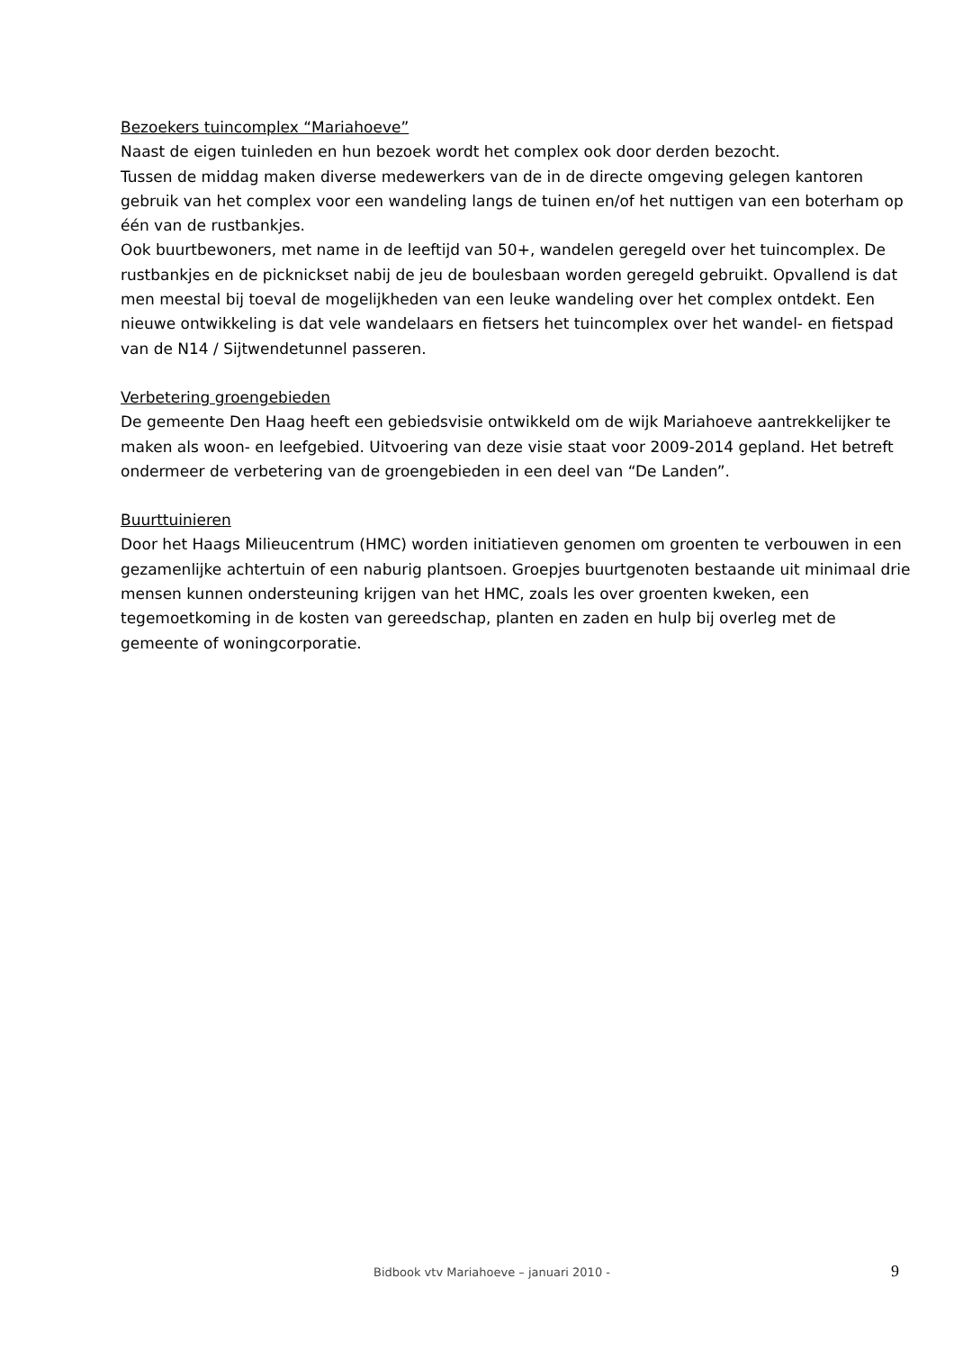Bezoekers tuincomplex “Mariahoeve”
Naast de eigen tuinleden en hun bezoek wordt het complex ook door derden bezocht.
Tussen de middag maken diverse medewerkers van de in de directe omgeving gelegen kantoren gebruik van het complex voor een wandeling langs de tuinen en/of het nuttigen van een boterham op één van de rustbankjes.
Ook buurtbewoners, met name in de leeftijd van 50+, wandelen geregeld over het tuincomplex. De rustbankjes en de picknickset nabij de jeu de boulesbaan worden geregeld gebruikt. Opvallend is dat men meestal bij toeval de mogelijkheden van een leuke wandeling over het complex ontdekt. Een nieuwe ontwikkeling is dat vele wandelaars en fietsers het tuincomplex over het wandel- en fietspad van de N14 / Sijtwendetunnel passeren.
Verbetering groengebieden
De gemeente Den Haag heeft een gebiedsvisie ontwikkeld om de wijk Mariahoeve aantrekkelijker te maken als woon- en leefgebied. Uitvoering van deze visie staat voor 2009-2014 gepland. Het betreft ondermeer de verbetering van de groengebieden in een deel van “De Landen”.
Buurttuinieren
Door het Haags Milieucentrum (HMC) worden initiatieven genomen om groenten te verbouwen in een gezamenlijke achtertuin of een naburig plantsoen. Groepjes buurtgenoten bestaande uit minimaal drie mensen kunnen ondersteuning krijgen van het HMC, zoals les over groenten kweken, een tegemoetkoming in de kosten van gereedschap, planten en zaden en hulp bij overleg met de gemeente of woningcorporatie.
Bidbook vtv Mariahoeve – januari 2010 - 9